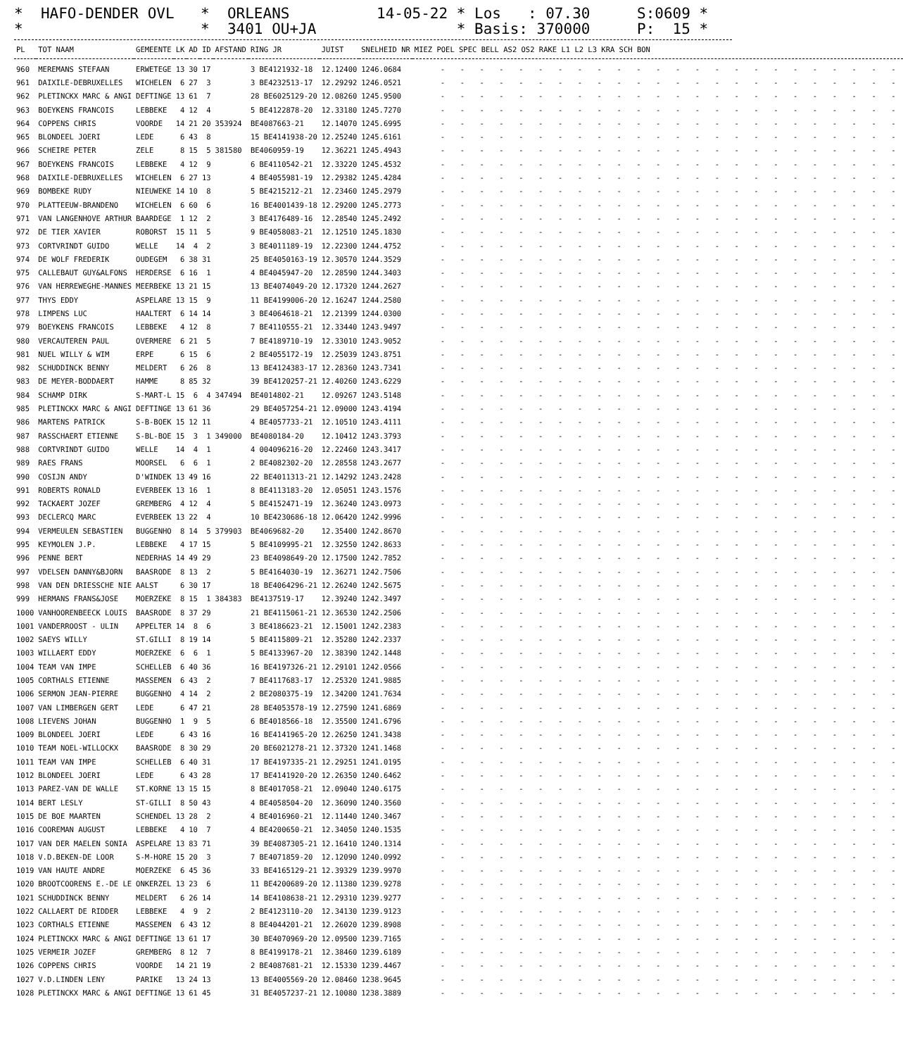* HAFO-DENDER OVL *
* ORLEANS * 3401 OU+JA
14-05-22 * Los : 07.30 * Basis: 370000
S:0609 * P: 15 *
| PL | TOT NAAM | GEMEENTE | LK | AD | ID | AFSTAND | RING JR | JUIST | SNELHEID NR | MIEZ POEL SPEC BELL AS2 OS2 RAKE L1 L2 L3 KRA SCH BON |
| --- | --- | --- | --- | --- | --- | --- | --- | --- | --- | --- |
| 960 | MEREMANS STEFAAN | ERWETEGE | 13 | 30 | 17 | | 3 BE4121932-18 | 12.12400 | 1246.0684 | - - - - - - - - - - - - - - - - - - - - - - - - |
| 961 | DAIXILE-DEBRUXELLES | WICHELEN | 6 | 27 | 3 | | 3 BE4232513-17 | 12.29292 | 1246.0521 | - - - - - - - - - - - - - - - - - - - - - - - - |
| 962 | PLETINCKX MARC & ANGI | DEFTINGE | 13 | 61 | 7 | | 28 BE6025129-20 | 12.08260 | 1245.9500 | - - - - - - - - - - - - - - - - - - - - - - - - |
| 963 | BOEYKENS FRANCOIS | LEBBEKE | 4 | 12 | 4 | | 5 BE4122878-20 | 12.33180 | 1245.7270 | - - - - - - - - - - - - - - - - - - - - - - - - |
| 964 | COPPENS CHRIS | VOORDE | 14 | 21 | 20 | 353924 | BE4087663-21 | 12.14070 | 1245.6995 | - - - - - - - - - - - - - - - - - - - - - - - - |
| 965 | BLONDEEL JOERI | LEDE | 6 | 43 | 8 | | 15 BE4141938-20 | 12.25240 | 1245.6161 | - - - - - - - - - - - - - - - - - - - - - - - - |
| 966 | SCHEIRE PETER | ZELE | 8 | 15 | 5 | 381580 | BE4060959-19 | 12.36221 | 1245.4943 | - - - - - - - - - - - - - - - - - - - - - - - - |
| 967 | BOEYKENS FRANCOIS | LEBBEKE | 4 | 12 | 9 | | 6 BE4110542-21 | 12.33220 | 1245.4532 | - - - - - - - - - - - - - - - - - - - - - - - - |
| 968 | DAIXILE-DEBRUXELLES | WICHELEN | 6 | 27 | 13 | | 4 BE4055981-19 | 12.29382 | 1245.4284 | - - - - - - - - - - - - - - - - - - - - - - - - |
| 969 | BOMBEKE RUDY | NIEUWEKE | 14 | 10 | 8 | | 5 BE4215212-21 | 12.23460 | 1245.2979 | - - - - - - - - - - - - - - - - - - - - - - - - |
| 970 | PLATTEEUW-BRANDENO | WICHELEN | 6 | 60 | 6 | | 16 BE4001439-18 | 12.29200 | 1245.2773 | - - - - - - - - - - - - - - - - - - - - - - - - |
| 971 | VAN LANGENHOVE ARTHUR | BAARDEGE | 1 | 12 | 2 | | 3 BE4176489-16 | 12.28540 | 1245.2492 | - - - - - - - - - - - - - - - - - - - - - - - - |
| 972 | DE TIER XAVIER | ROBORST | 15 | 11 | 5 | | 9 BE4058083-21 | 12.12510 | 1245.1830 | - - - - - - - - - - - - - - - - - - - - - - - - |
| 973 | CORTVRINDT GUIDO | WELLE | 14 | 4 | 2 | | 3 BE4011189-19 | 12.22300 | 1244.4752 | - - - - - - - - - - - - - - - - - - - - - - - - |
| 974 | DE WOLF FREDERIK | OUDEGEM | 6 | 38 | 31 | | 25 BE4050163-19 | 12.30570 | 1244.3529 | - - - - - - - - - - - - - - - - - - - - - - - - |
| 975 | CALLEBAUT GUY&ALFONS | HERDERSE | 6 | 16 | 1 | | 4 BE4045947-20 | 12.28590 | 1244.3403 | - - - - - - - - - - - - - - - - - - - - - - - - |
| 976 | VAN HERREWEGHE-MANNES | MEERBEKE | 13 | 21 | 15 | | 13 BE4074049-20 | 12.17320 | 1244.2627 | - - - - - - - - - - - - - - - - - - - - - - - - |
| 977 | THYS EDDY | ASPELARE | 13 | 15 | 9 | | 11 BE4199006-20 | 12.16247 | 1244.2580 | - - - - - - - - - - - - - - - - - - - - - - - - |
| 978 | LIMPENS LUC | HAALTERT | 6 | 14 | 14 | | 3 BE4064618-21 | 12.21399 | 1244.0300 | - - - - - - - - - - - - - - - - - - - - - - - - |
| 979 | BOEYKENS FRANCOIS | LEBBEKE | 4 | 12 | 8 | | 7 BE4110555-21 | 12.33440 | 1243.9497 | - - - - - - - - - - - - - - - - - - - - - - - - |
| 980 | VERCAUTEREN PAUL | OVERMERE | 6 | 21 | 5 | | 7 BE4189710-19 | 12.33010 | 1243.9052 | - - - - - - - - - - - - - - - - - - - - - - - - |
| 981 | NUEL WILLY & WIM | ERPE | 6 | 15 | 6 | | 2 BE4055172-19 | 12.25039 | 1243.8751 | - - - - - - - - - - - - - - - - - - - - - - - - |
| 982 | SCHUDDINCK BENNY | MELDERT | 6 | 26 | 8 | | 13 BE4124383-17 | 12.28360 | 1243.7341 | - - - - - - - - - - - - - - - - - - - - - - - - |
| 983 | DE MEYER-BODDAERT | HAMME | 8 | 85 | 32 | | 39 BE4120257-21 | 12.40260 | 1243.6229 | - - - - - - - - - - - - - - - - - - - - - - - - |
| 984 | SCHAMP DIRK | S-MART-L | 15 | 6 | 4 | 347494 | BE4014802-21 | 12.09267 | 1243.5148 | - - - - - - - - - - - - - - - - - - - - - - - - |
| 985 | PLETINCKX MARC & ANGI | DEFTINGE | 13 | 61 | 36 | | 29 BE4057254-21 | 12.09000 | 1243.4194 | - - - - - - - - - - - - - - - - - - - - - - - - |
| 986 | MARTENS PATRICK | S-B-BOEK | 15 | 12 | 11 | | 4 BE4057733-21 | 12.10510 | 1243.4111 | - - - - - - - - - - - - - - - - - - - - - - - - |
| 987 | RASSCHAERT ETIENNE | S-BL-BOE | 15 | 3 | 1 | 349000 | BE4080184-20 | 12.10412 | 1243.3793 | - - - - - - - - - - - - - - - - - - - - - - - - |
| 988 | CORTVRINDT GUIDO | WELLE | 14 | 4 | 1 | | 4 004096216-20 | 12.22460 | 1243.3417 | - - - - - - - - - - - - - - - - - - - - - - - - |
| 989 | RAES FRANS | MOORSEL | 6 | 6 | 1 | | 2 BE4082302-20 | 12.28558 | 1243.2677 | - - - - - - - - - - - - - - - - - - - - - - - - |
| 990 | COSIJN ANDY | D'WINDEK | 13 | 49 | 16 | | 22 BE4011313-21 | 12.14292 | 1243.2428 | - - - - - - - - - - - - - - - - - - - - - - - - |
| 991 | ROBERTS RONALD | EVERBEEK | 13 | 16 | 1 | | 8 BE4113183-20 | 12.05051 | 1243.1576 | - - - - - - - - - - - - - - - - - - - - - - - - |
| 992 | TACKAERT JOZEF | GREMBERG | 4 | 12 | 4 | | 5 BE4152471-19 | 12.36240 | 1243.0973 | - - - - - - - - - - - - - - - - - - - - - - - - |
| 993 | DECLERCQ MARC | EVERBEEK | 13 | 22 | 4 | | 10 BE4230686-18 | 12.06420 | 1242.9996 | - - - - - - - - - - - - - - - - - - - - - - - - |
| 994 | VERMEULEN SEBASTIEN | BUGGENHO | 8 | 14 | 5 | 379903 | BE4069682-20 | 12.35400 | 1242.8670 | - - - - - - - - - - - - - - - - - - - - - - - - |
| 995 | KEYMOLEN J.P. | LEBBEKE | 4 | 17 | 15 | | 5 BE4109995-21 | 12.32550 | 1242.8633 | - - - - - - - - - - - - - - - - - - - - - - - - |
| 996 | PENNE BERT | NEDERHAS | 14 | 49 | 29 | | 23 BE4098649-20 | 12.17500 | 1242.7852 | - - - - - - - - - - - - - - - - - - - - - - - - |
| 997 | VDELSEN DANNY&BJORN | BAASRODE | 8 | 13 | 2 | | 5 BE4164030-19 | 12.36271 | 1242.7506 | - - - - - - - - - - - - - - - - - - - - - - - - |
| 998 | VAN DEN DRIESSCHE NIE | AALST | 6 | 30 | 17 | | 18 BE4064296-21 | 12.26240 | 1242.5675 | - - - - - - - - - - - - - - - - - - - - - - - - |
| 999 | HERMANS FRANS&JOSE | MOERZEKE | 8 | 15 | 1 | 384383 | BE4137519-17 | 12.39240 | 1242.3497 | - - - - - - - - - - - - - - - - - - - - - - - - |
| 1000 | VANHOORENBEECK LOUIS | BAASRODE | 8 | 37 | 29 | | 21 BE4115061-21 | 12.36530 | 1242.2506 | - - - - - - - - - - - - - - - - - - - - - - - - |
| 1001 | VANDERROOST - ULIN | APPELTER | 14 | 8 | 6 | | 3 BE4186623-21 | 12.15001 | 1242.2383 | - - - - - - - - - - - - - - - - - - - - - - - - |
| 1002 | SAEYS WILLY | ST.GILLI | 8 | 19 | 14 | | 5 BE4115809-21 | 12.35280 | 1242.2337 | - - - - - - - - - - - - - - - - - - - - - - - - |
| 1003 | WILLAERT EDDY | MOERZEKE | 6 | 6 | 1 | | 5 BE4133967-20 | 12.38390 | 1242.1448 | - - - - - - - - - - - - - - - - - - - - - - - - |
| 1004 | TEAM VAN IMPE | SCHELLEB | 6 | 40 | 36 | | 16 BE4197326-21 | 12.29101 | 1242.0566 | - - - - - - - - - - - - - - - - - - - - - - - - |
| 1005 | CORTHALS ETIENNE | MASSEMEN | 6 | 43 | 2 | | 7 BE4117683-17 | 12.25320 | 1241.9885 | - - - - - - - - - - - - - - - - - - - - - - - - |
| 1006 | SERMON JEAN-PIERRE | BUGGENHO | 4 | 14 | 2 | | 2 BE2080375-19 | 12.34200 | 1241.7634 | - - - - - - - - - - - - - - - - - - - - - - - - |
| 1007 | VAN LIMBERGEN GERT | LEDE | 6 | 47 | 21 | | 28 BE4053578-19 | 12.27590 | 1241.6869 | - - - - - - - - - - - - - - - - - - - - - - - - |
| 1008 | LIEVENS JOHAN | BUGGENHO | 1 | 9 | 5 | | 6 BE4018566-18 | 12.35500 | 1241.6796 | - - - - - - - - - - - - - - - - - - - - - - - - |
| 1009 | BLONDEEL JOERI | LEDE | 6 | 43 | 16 | | 16 BE4141965-20 | 12.26250 | 1241.3438 | - - - - - - - - - - - - - - - - - - - - - - - - |
| 1010 | TEAM NOEL-WILLOCKX | BAASRODE | 8 | 30 | 29 | | 20 BE6021278-21 | 12.37320 | 1241.1468 | - - - - - - - - - - - - - - - - - - - - - - - - |
| 1011 | TEAM VAN IMPE | SCHELLEB | 6 | 40 | 31 | | 17 BE4197335-21 | 12.29251 | 1241.0195 | - - - - - - - - - - - - - - - - - - - - - - - - |
| 1012 | BLONDEEL JOERI | LEDE | 6 | 43 | 28 | | 17 BE4141920-20 | 12.26350 | 1240.6462 | - - - - - - - - - - - - - - - - - - - - - - - - |
| 1013 | PAREZ-VAN DE WALLE | ST.KORNE | 13 | 15 | 15 | | 8 BE4017058-21 | 12.09040 | 1240.6175 | - - - - - - - - - - - - - - - - - - - - - - - - |
| 1014 | BERT LESLY | ST-GILLI | 8 | 50 | 43 | | 4 BE4058504-20 | 12.36090 | 1240.3560 | - - - - - - - - - - - - - - - - - - - - - - - - |
| 1015 | DE BOE MAARTEN | SCHENDEL | 13 | 28 | 2 | | 4 BE4016960-21 | 12.11440 | 1240.3467 | - - - - - - - - - - - - - - - - - - - - - - - - |
| 1016 | COOREMAN AUGUST | LEBBEKE | 4 | 10 | 7 | | 4 BE4200650-21 | 12.34050 | 1240.1535 | - - - - - - - - - - - - - - - - - - - - - - - - |
| 1017 | VAN DER MAELEN SONIA | ASPELARE | 13 | 83 | 71 | | 39 BE4087305-21 | 12.16410 | 1240.1314 | - - - - - - - - - - - - - - - - - - - - - - - - |
| 1018 | V.D.BEKEN-DE LOOR | S-M-HORE | 15 | 20 | 3 | | 7 BE4071859-20 | 12.12090 | 1240.0992 | - - - - - - - - - - - - - - - - - - - - - - - - |
| 1019 | VAN HAUTE ANDRE | MOERZEKE | 6 | 45 | 36 | | 33 BE4165129-21 | 12.39329 | 1239.9970 | - - - - - - - - - - - - - - - - - - - - - - - - |
| 1020 | BROOTCOORENS E.-DE LE | ONKERZEL | 13 | 23 | 6 | | 11 BE4200689-20 | 12.11380 | 1239.9278 | - - - - - - - - - - - - - - - - - - - - - - - - |
| 1021 | SCHUDDINCK BENNY | MELDERT | 6 | 26 | 14 | | 14 BE4108638-21 | 12.29310 | 1239.9277 | - - - - - - - - - - - - - - - - - - - - - - - - |
| 1022 | CALLAERT DE RIDDER | LEBBEKE | 4 | 9 | 2 | | 2 BE4123110-20 | 12.34130 | 1239.9123 | - - - - - - - - - - - - - - - - - - - - - - - - |
| 1023 | CORTHALS ETIENNE | MASSEMEN | 6 | 43 | 12 | | 8 BE4044201-21 | 12.26020 | 1239.8908 | - - - - - - - - - - - - - - - - - - - - - - - - |
| 1024 | PLETINCKX MARC & ANGI | DEFTINGE | 13 | 61 | 17 | | 30 BE4070969-20 | 12.09500 | 1239.7165 | - - - - - - - - - - - - - - - - - - - - - - - - |
| 1025 | VERMEIR JOZEF | GREMBERG | 8 | 12 | 7 | | 8 BE4199178-21 | 12.38460 | 1239.6189 | - - - - - - - - - - - - - - - - - - - - - - - - |
| 1026 | COPPENS CHRIS | VOORDE | 14 | 21 | 19 | | 2 BE4087681-21 | 12.15330 | 1239.4467 | - - - - - - - - - - - - - - - - - - - - - - - - |
| 1027 | V.D.LINDEN LENY | PARIKE | 13 | 24 | 13 | | 13 BE4005569-20 | 12.08460 | 1238.9645 | - - - - - - - - - - - - - - - - - - - - - - - - |
| 1028 | PLETINCKX MARC & ANGI | DEFTINGE | 13 | 61 | 45 | | 31 BE4057237-21 | 12.10080 | 1238.3889 | - - - - - - - - - - - - - - - - - - - - - - - - |